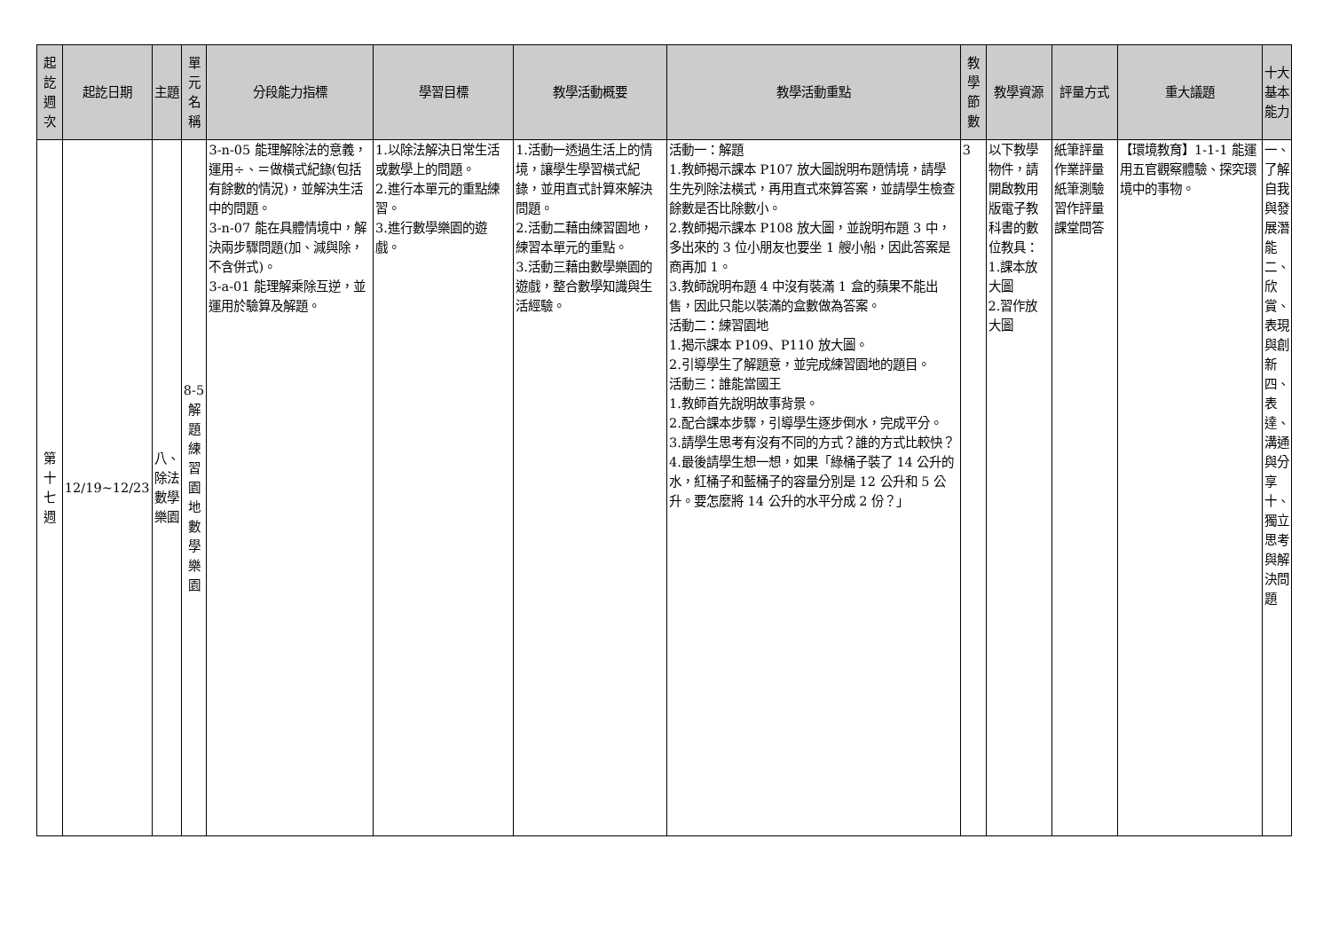| 起訖週次 | 起訖日期 | 主題 | 單元名稱 | 分段能力指標 | 學習目標 | 教學活動概要 | 教學活動重點 | 教學節數 | 教學資源 | 評量方式 | 重大議題 | 十大基本能力 |
| --- | --- | --- | --- | --- | --- | --- | --- | --- | --- | --- | --- | --- |
| 第十七週 | 12/19~12/23 | 八、除法 數學樂園 | 8-5解題練習園地數學樂園 | 3-n-05 能理解除法的意義，運用÷、＝做橫式紀錄(包括有餘數的情況)，並解決生活中的問題。 3-n-07 能在具體情境中，解決兩步驟問題(加、減與除，不含併式)。 3-a-01 能理解乘除互逆，並運用於驗算及解題。 | 1.以除法解決日常生活或數學上的問題。 2.進行本單元的重點練習。 3.進行數學樂園的遊戲。 | 1.活動一透過生活上的情境，讓學生學習橫式紀錄，並用直式計算來解決問題。 2.活動二藉由練習園地，練習本單元的重點。 3.活動三藉由數學樂園的遊戲，整合數學知識與生活經驗。 | 活動一：解題 1.教師揭示課本 P107 放大圖說明布題情境，請學生先列除法橫式，再用直式來算答案，並請學生檢查餘數是否比除數小。 2.教師揭示課本 P108 放大圖，並說明布題 3 中，多出來的 3 位小朋友也要坐 1 艘小船，因此答案是商再加 1。 3.教師說明布題 4 中沒有裝滿 1 盒的蘋果不能出售，因此只能以裝滿的盒數做為答案。 活動二：練習園地 1.揭示課本 P109、P110 放大圖。 2.引導學生了解題意，並完成練習園地的題目。 活動三：誰能當國王 1.教師首先說明故事背景。 2.配合課本步驟，引導學生逐步倒水，完成平分。 3.請學生思考有沒有不同的方式？誰的方式比較快？ 4.最後請學生想一想，如果「綠桶子裝了 14 公升的水，紅桶子和藍桶子的容量分別是 12 公升和 5 公升。要怎麼將 14 公升的水平分成 2 份？」 | 3 | 以下教學物件，請開啟教用版電子教科書的數位教具： 1.課本放大圖 2.習作放大圖 | 紙筆評量 作業評量 紙筆測驗 習作評量 課堂問答 | 【環境教育】1-1-1 能運用五官觀察體驗、探究環境中的事物。 | 一、了解自我與發展潛能 二、欣賞、表現與創新 四、表達、溝通與分享 十、獨立思考與解決問題 |